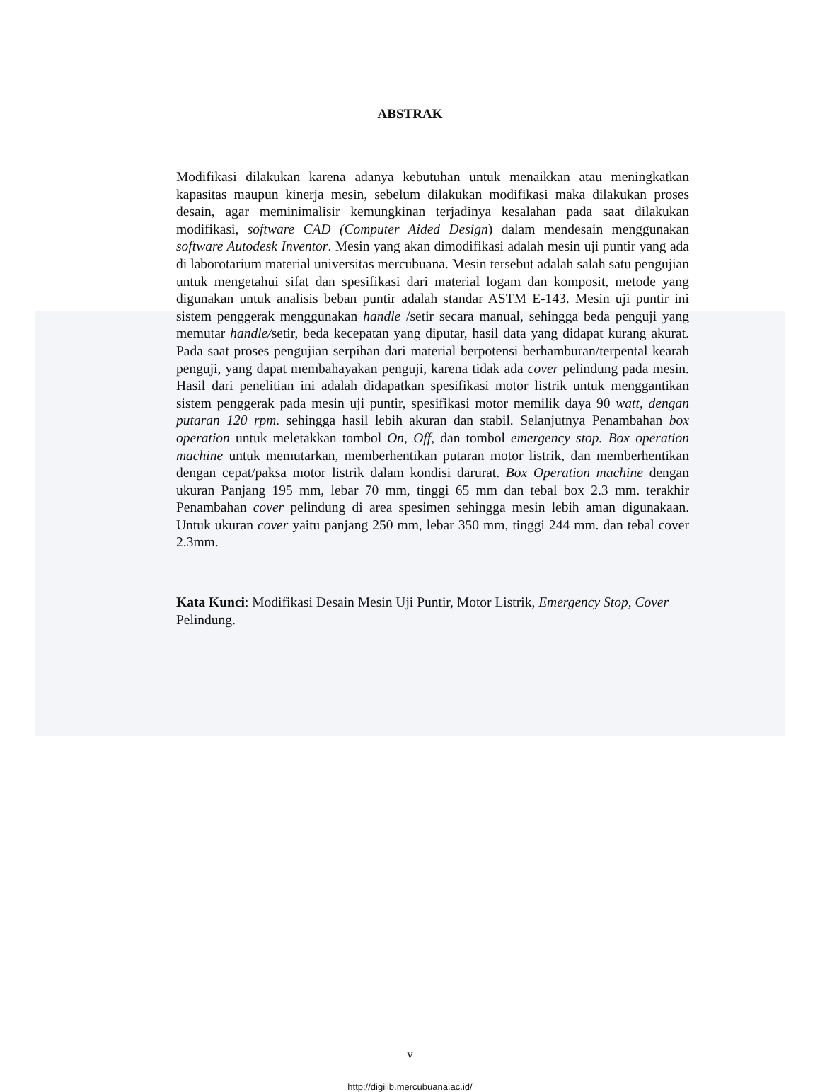ABSTRAK
Modifikasi dilakukan karena adanya kebutuhan untuk menaikkan atau meningkatkan kapasitas maupun kinerja mesin, sebelum dilakukan modifikasi maka dilakukan proses desain, agar meminimalisir kemungkinan terjadinya kesalahan pada saat dilakukan modifikasi, software CAD (Computer Aided Design) dalam mendesain menggunakan software Autodesk Inventor. Mesin yang akan dimodifikasi adalah mesin uji puntir yang ada di laborotarium material universitas mercubuana. Mesin tersebut adalah salah satu pengujian untuk mengetahui sifat dan spesifikasi dari material logam dan komposit, metode yang digunakan untuk analisis beban puntir adalah standar ASTM E-143. Mesin uji puntir ini sistem penggerak menggunakan handle /setir secara manual, sehingga beda penguji yang memutar handle/setir, beda kecepatan yang diputar, hasil data yang didapat kurang akurat. Pada saat proses pengujian serpihan dari material berpotensi berhamburan/terpental kearah penguji, yang dapat membahayakan penguji, karena tidak ada cover pelindung pada mesin. Hasil dari penelitian ini adalah didapatkan spesifikasi motor listrik untuk menggantikan sistem penggerak pada mesin uji puntir, spesifikasi motor memilik daya 90 watt, dengan putaran 120 rpm. sehingga hasil lebih akuran dan stabil. Selanjutnya Penambahan box operation untuk meletakkan tombol On, Off, dan tombol emergency stop. Box operation machine untuk memutarkan, memberhentikan putaran motor listrik, dan memberhentikan dengan cepat/paksa motor listrik dalam kondisi darurat. Box Operation machine dengan ukuran Panjang 195 mm, lebar 70 mm, tinggi 65 mm dan tebal box 2.3 mm. terakhir Penambahan cover pelindung di area spesimen sehingga mesin lebih aman digunakaan. Untuk ukuran cover yaitu panjang 250 mm, lebar 350 mm, tinggi 244 mm. dan tebal cover 2.3mm.
Kata Kunci: Modifikasi Desain Mesin Uji Puntir, Motor Listrik, Emergency Stop, Cover Pelindung.
v
http://digilib.mercubuana.ac.id/